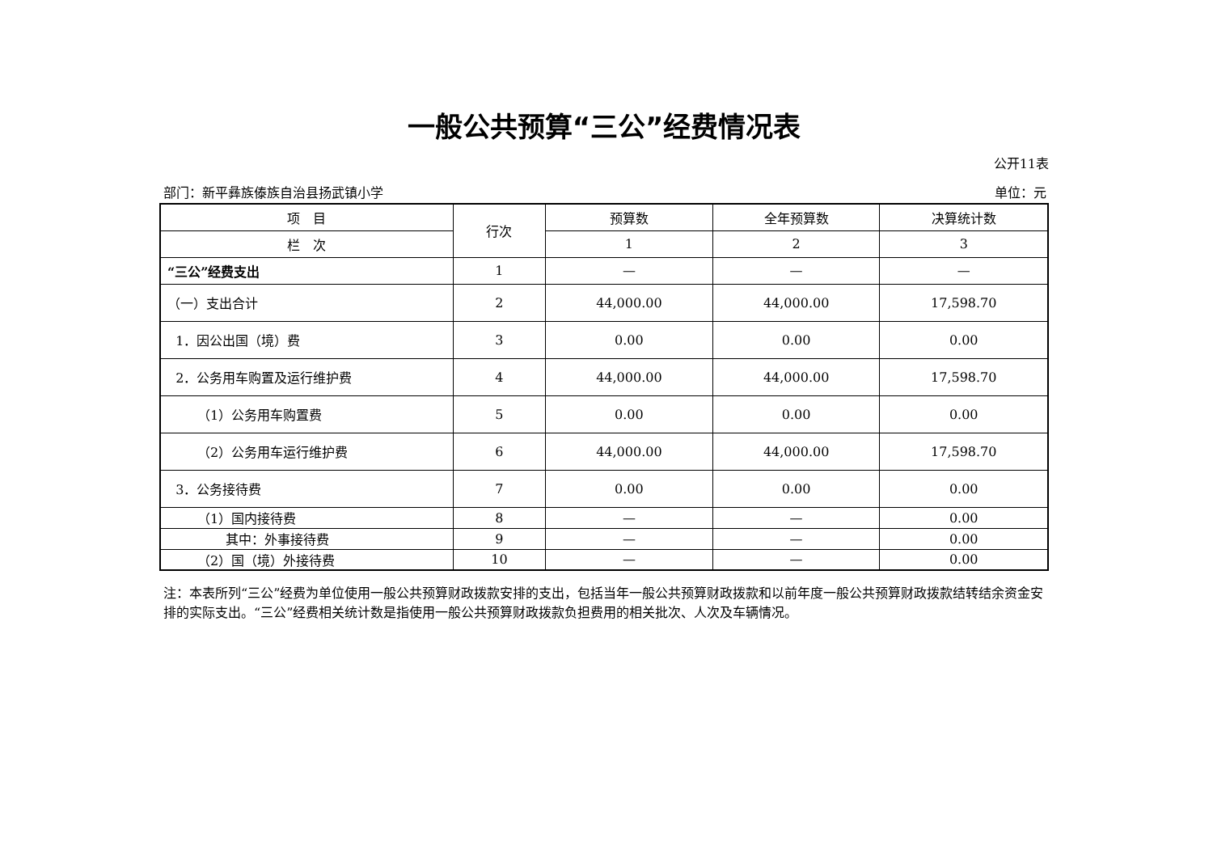一般公共预算“三公”经费情况表
公开11表
部门：新平彝族傣族自治县扬武镇小学 单位：元
| 项 目 | 行次 | 预算数 | 全年预算数 | 决算统计数 |
| --- | --- | --- | --- | --- |
| 栏 次 | | 1 | 2 | 3 |
| “三公”经费支出 | 1 | — | — | — |
| （一）支出合计 | 2 | 44,000.00 | 44,000.00 | 17,598.70 |
| 1．因公出国（境）费 | 3 | 0.00 | 0.00 | 0.00 |
| 2．公务用车购置及运行维护费 | 4 | 44,000.00 | 44,000.00 | 17,598.70 |
| （1）公务用车购置费 | 5 | 0.00 | 0.00 | 0.00 |
| （2）公务用车运行维护费 | 6 | 44,000.00 | 44,000.00 | 17,598.70 |
| 3．公务接待费 | 7 | 0.00 | 0.00 | 0.00 |
| （1）国内接待费 | 8 | — | — | 0.00 |
| 其中：外事接待费 | 9 | — | — | 0.00 |
| （2）国（境）外接待费 | 10 | — | — | 0.00 |
注：本表所列“三公”经费为单位使用一般公共预算财政拨款安排的支出，包括当年一般公共预算财政拨款和以前年度一般公共预算财政拨款结转结余资金安排的实际支出。“三公”经费相关统计数是指使用一般公共预算财政拨款负担费用的相关批次、人次及车辆情况。